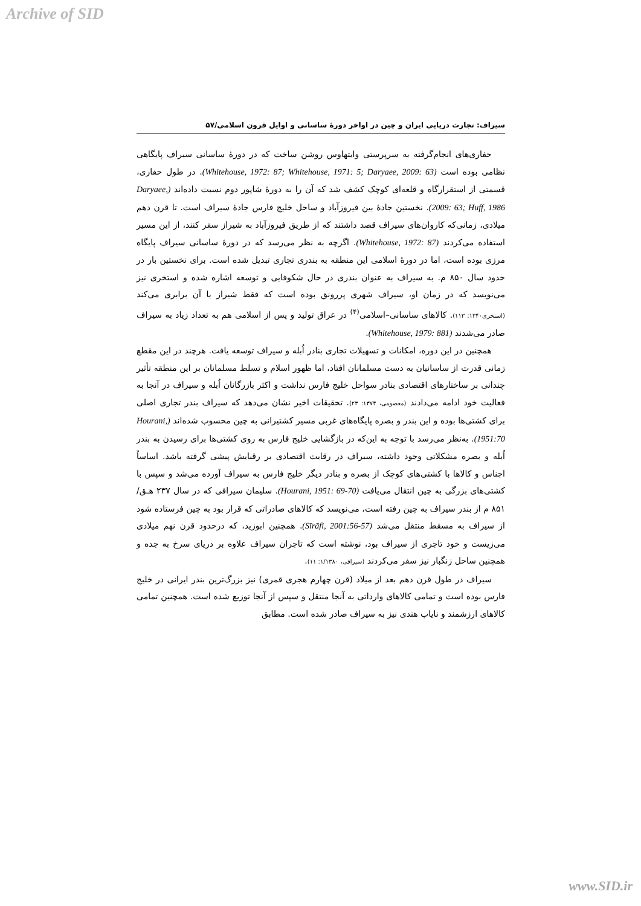Archive of SID
سیراف: تجارت دریایی ایران و چین در اواخر دورهٔ ساسانی و اوایل قرون اسلامی/۵۷
حفاری‌های انجام‌گرفته به سرپرستی وایتهاوس روشن ساخت که در دورهٔ ساسانی سیراف پایگاهی نظامی بوده است (Whitehouse, 1972: 87; Whitehouse, 1971: 5; Daryaee, 2009: 63). در طول حفاری، قسمتی از استقرارگاه و قلعه‌ای کوچک کشف شد که آن را به دورهٔ شاپور دوم نسبت داده‌اند (Daryaee, 2009: 63; Huff, 1986). نخستین جادهٔ بین فیروزآباد و ساحل خلیج فارس جادهٔ سیراف است. تا قرن دهم میلادی، زمانی‌که کاروان‌های سیراف قصد داشتند که از طریق فیروزآباد به شیراز سفر کنند، از این مسیر استفاده می‌کردند (Whitehouse, 1972: 87). اگرچه به نظر می‌رسد که در دورهٔ ساسانی سیراف پایگاه مرزی بوده است، اما در دورهٔ اسلامی این منطقه به بندری تجاری تبدیل شده است. برای نخستین بار در حدود سال ۸۵۰ م. به سیراف به عنوان بندری در حال شکوفایی و توسعه اشاره شده و استخری نیز می‌نویسد که در زمان او، سیراف شهری پررونق بوده است که فقط شیراز با آن برابری می‌کند (استخری۱۳۴۰: ۱۱۳). کالاهای ساسانی–اسلامی<sup>(۴)</sup> در عراق تولید و پس از اسلامی هم به تعداد زیاد به سیراف صادر می‌شدند (Whitehouse, 1979: 881).
همچنین در این دوره، امکانات و تسهیلات تجاری بنادر اُبله و سیراف توسعه یافت. هرچند در این مقطع زمانی قدرت از ساسانیان به دست مسلمانان افتاد، اما ظهور اسلام و تسلط مسلمانان بر این منطقه تأثیر چندانی بر ساختارهای اقتصادی بنادر سواحل خلیج فارس نداشت و اکثر بازرگانان اُبله و سیراف در آنجا به فعالیت خود ادامه می‌دادند (معصومی، ۱۳۷۴: ۲۳). تحقیقات اخیر نشان می‌دهد که سیراف بندر تجاری اصلی برای کشتی‌ها بوده و این بندر و بصره پایگاه‌های غربی مسیر کشتیرانی به چین محسوب شده‌اند (Hourani, 1951:70). به‌نظر می‌رسد با توجه به این‌که در بازگشایی خلیج فارس به روی کشتی‌ها برای رسیدن به بندر اُبله و بصره مشکلاتی وجود داشته، سیراف در رقابت اقتصادی بر رقبایش پیشی گرفته باشد. اساساً اجناس و کالاها با کشتی‌های کوچک از بصره و بنادر دیگر خلیج فارس به سیراف آورده می‌شد و سپس با کشتی‌های بزرگی به چین انتقال می‌یافت (Hourani, 1951: 69-70). سلیمان سیرافی که در سال ۲۳۷ هـق/۸۵۱ م از بندر سیراف به چین رفته است، می‌نویسد که کالاهای صادراتی که قرار بود به چین فرستاده شود از سیراف به مسقط منتقل می‌شد (Sīrāfi, 2001:56-57). همچنین ابوزید، که درحدود قرن نهم میلادی می‌زیست و خود تاجری از سیراف بود، نوشته است که تاجران سیراف علاوه بر دریای سرخ به جده و همچنین ساحل زنگبار نیز سفر می‌کردند (سیرافی، ۱/۱۳۸۰: ۱۱).
سیراف در طول قرن دهم بعد از میلاد (قرن چهارم هجری قمری) نیز بزرگ‌ترین بندر ایرانی در خلیج فارس بوده است و تمامی کالاهای وارداتی به آنجا منتقل و سپس از آنجا توزیع شده است. همچنین تمامی کالاهای ارزشمند و نایاب هندی نیز به سیراف صادر شده است. مطابق
www.SID.ir